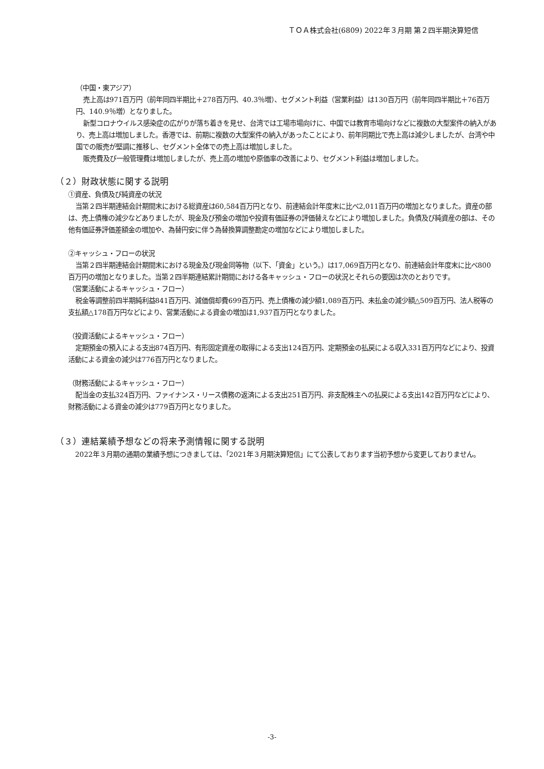ＴＯＡ株式会社(6809) 2022年３月期 第２四半期決算短信
（中国・東アジア）
売上高は971百万円（前年同四半期比＋278百万円、40.3％増）、セグメント利益（営業利益）は130百万円（前年同四半期比＋76百万円、140.9％増）となりました。
新型コロナウイルス感染症の広がりが落ち着きを見せ、台湾では工場市場向けに、中国では教育市場向けなどに複数の大型案件の納入があり、売上高は増加しました。香港では、前期に複数の大型案件の納入があったことにより、前年同期比で売上高は減少しましたが、台湾や中国での販売が堅調に推移し、セグメント全体での売上高は増加しました。
販売費及び一般管理費は増加しましたが、売上高の増加や原価率の改善により、セグメント利益は増加しました。
（２）財政状態に関する説明
①資産、負債及び純資産の状況
当第２四半期連結会計期間末における総資産は60,584百万円となり、前連結会計年度末に比べ2,011百万円の増加となりました。資産の部は、売上債権の減少などありましたが、現金及び預金の増加や投資有価証券の評価替えなどにより増加しました。負債及び純資産の部は、その他有価証券評価差額金の増加や、為替円安に伴う為替換算調整勘定の増加などにより増加しました。
②キャッシュ・フローの状況
当第２四半期連結会計期間末における現金及び現金同等物（以下、「資金」という。）は17,069百万円となり、前連結会計年度末に比べ800百万円の増加となりました。当第２四半期連結累計期間における各キャッシュ・フローの状況とそれらの要因は次のとおりです。
（営業活動によるキャッシュ・フロー）
税金等調整前四半期純利益841百万円、減価償却費699百万円、売上債権の減少額1,089百万円、未払金の減少額△509百万円、法人税等の支払額△178百万円などにより、営業活動による資金の増加は1,937百万円となりました。
（投資活動によるキャッシュ・フロー）
定期預金の預入による支出874百万円、有形固定資産の取得による支出124百万円、定期預金の払戻による収入331百万円などにより、投資活動による資金の減少は776百万円となりました。
（財務活動によるキャッシュ・フロー）
配当金の支払324百万円、ファイナンス・リース債務の返済による支出251百万円、非支配株主への払戻による支出142百万円などにより、財務活動による資金の減少は779百万円となりました。
（３）連結業績予想などの将来予測情報に関する説明
2022年３月期の通期の業績予想につきましては、「2021年３月期決算短信」にて公表しております当初予想から変更しておりません。
-3-